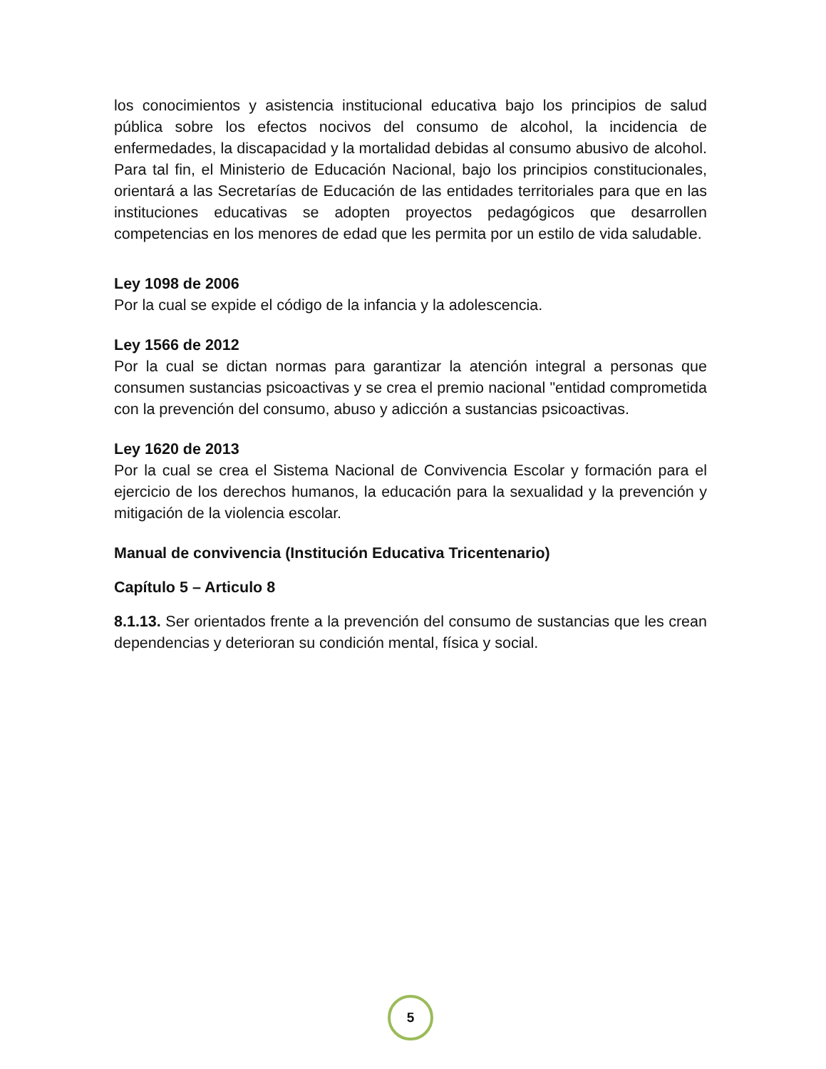los conocimientos y asistencia institucional educativa bajo los principios de salud pública sobre los efectos nocivos del consumo de alcohol, la incidencia de enfermedades, la discapacidad y la mortalidad debidas al consumo abusivo de alcohol. Para tal fin, el Ministerio de Educación Nacional, bajo los principios constitucionales, orientará a las Secretarías de Educación de las entidades territoriales para que en las instituciones educativas se adopten proyectos pedagógicos que desarrollen competencias en los menores de edad que les permita por un estilo de vida saludable.
Ley 1098 de 2006
Por la cual se expide el código de la infancia y la adolescencia.
Ley 1566 de 2012
Por la cual se dictan normas para garantizar la atención integral a personas que consumen sustancias psicoactivas y se crea el premio nacional "entidad comprometida con la prevención del consumo, abuso y adicción a sustancias psicoactivas.
Ley 1620 de 2013
Por la cual se crea el Sistema Nacional de Convivencia Escolar y formación para el ejercicio de los derechos humanos, la educación para la sexualidad y la prevención y mitigación de la violencia escolar.
Manual de convivencia (Institución Educativa Tricentenario)
Capítulo 5 – Articulo 8
8.1.13. Ser orientados frente a la prevención del consumo de sustancias que les crean dependencias y deterioran su condición mental, física y social.
5